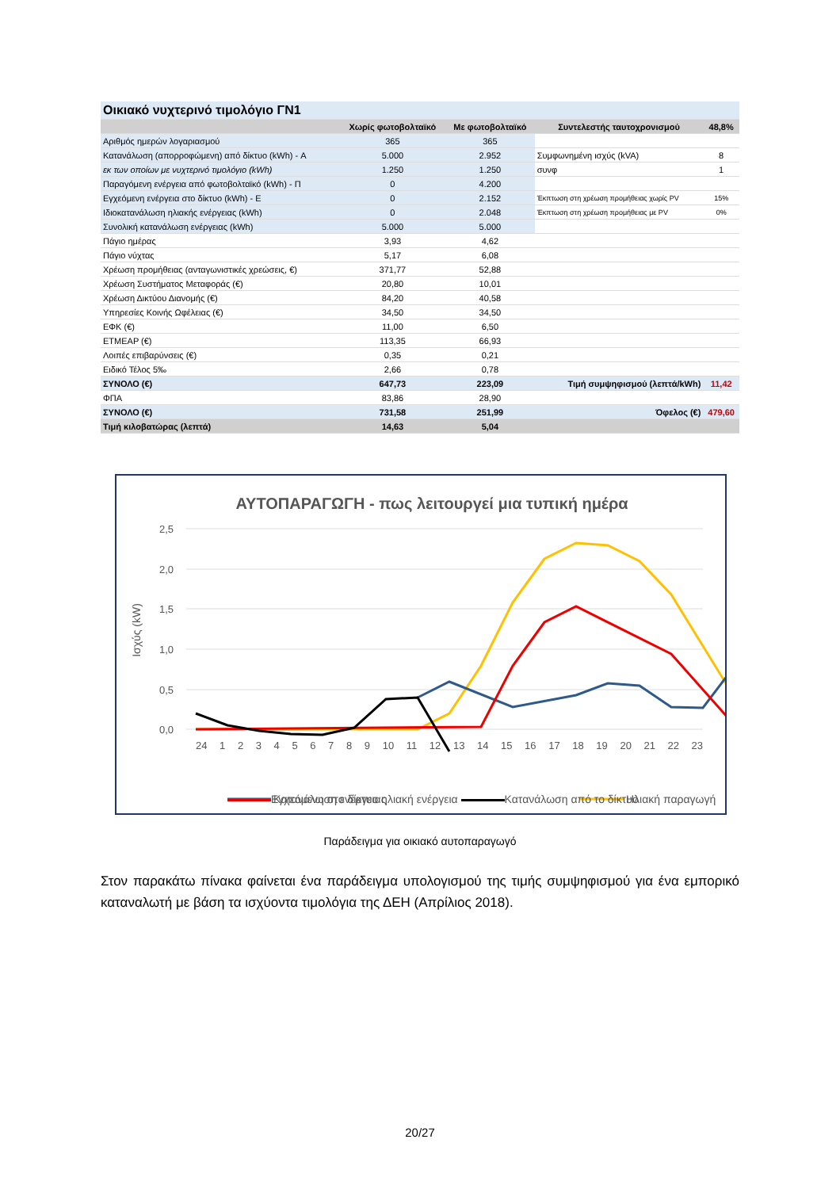| Οικιακό νυχτερινό τιμολόγιο ΓΝ1 | | | | |
| --- | --- | --- | --- | --- |
| | Χωρίς φωτοβολταϊκό | Με φωτοβολταϊκό | Συντελεστής ταυτοχρονισμού | 48,8% |
| Αριθμός ημερών λογαριασμού | 365 | 365 | | |
| Κατανάλωση (απορροφώμενη) από δίκτυο (kWh) - A | 5.000 | 2.952 | Συμφωνημένη ισχύς (kVA) | 8 |
| εκ των οποίων με νυχτερινό τιμολόγιο (kWh) | 1.250 | 1.250 | συνφ | 1 |
| Παραγόμενη ενέργεια από φωτοβολταϊκό (kWh) - Π | 0 | 4.200 | | |
| Εγχεόμενη ενέργεια στο δίκτυο (kWh) - E | 0 | 2.152 | Έκπτωση στη χρέωση προμήθειας χωρίς PV | 15% |
| Ιδιοκατανάλωση ηλιακής ενέργειας (kWh) | 0 | 2.048 | Έκπτωση στη χρέωση προμήθειας με PV | 0% |
| Συνολική κατανάλωση ενέργειας (kWh) | 5.000 | 5.000 | | |
| Πάγιο ημέρας | 3,93 | 4,62 | | |
| Πάγιο νύχτας | 5,17 | 6,08 | | |
| Χρέωση προμήθειας (ανταγωνιστικές χρεώσεις, €) | 371,77 | 52,88 | | |
| Χρέωση Συστήματος Μεταφοράς (€) | 20,80 | 10,01 | | |
| Χρέωση Δικτύου Διανομής (€) | 84,20 | 40,58 | | |
| Υπηρεσίες Κοινής Ωφέλειας (€) | 34,50 | 34,50 | | |
| ΕΦΚ (€) | 11,00 | 6,50 | | |
| ΕΤΜΕΑΡ (€) | 113,35 | 66,93 | | |
| Λοιπές επιβαρύνσεις (€) | 0,35 | 0,21 | | |
| Ειδικό Τέλος 5‰ | 2,66 | 0,78 | | |
| ΣΥΝΟΛΟ (€) | 647,73 | 223,09 | Τιμή συμψηφισμού (λεπτά/kWh) | 11,42 |
| ΦΠΑ | 83,86 | 28,90 | | |
| ΣΥΝΟΛΟ (€) | 731,58 | 251,99 | Όφελος (€) | 479,60 |
| Τιμή κιλοβατώρας (λεπτά) | 14,63 | 5,04 | | |
ΑΥΤΟΠΑΡΑΓΩΓΗ - πως λειτουργεί μια τυπική ημέρα
2,5
2,0
1,5
1,0
0,5
0,0
Ισχύς (kW)
24 1 2 3 4 5 6 7 8 9 10 11 12 13 14 15 16 17 18 19 20 21 22 23
Κατανάλωση ενέργειας
Ηλιακή παραγωγή
Εγχεόμενη στο δίκτυο ηλιακή ενέργεια Κατανάλωση από το δίκτυο
Παράδειγμα για οικιακό αυτοπαραγωγό
Στον παρακάτω πίνακα φαίνεται ένα παράδειγμα υπολογισμού της τιμής συμψηφισμού για ένα εμπορικό καταναλωτή με βάση τα ισχύοντα τιμολόγια της ΔΕΗ (Απρίλιος 2018).
20/27